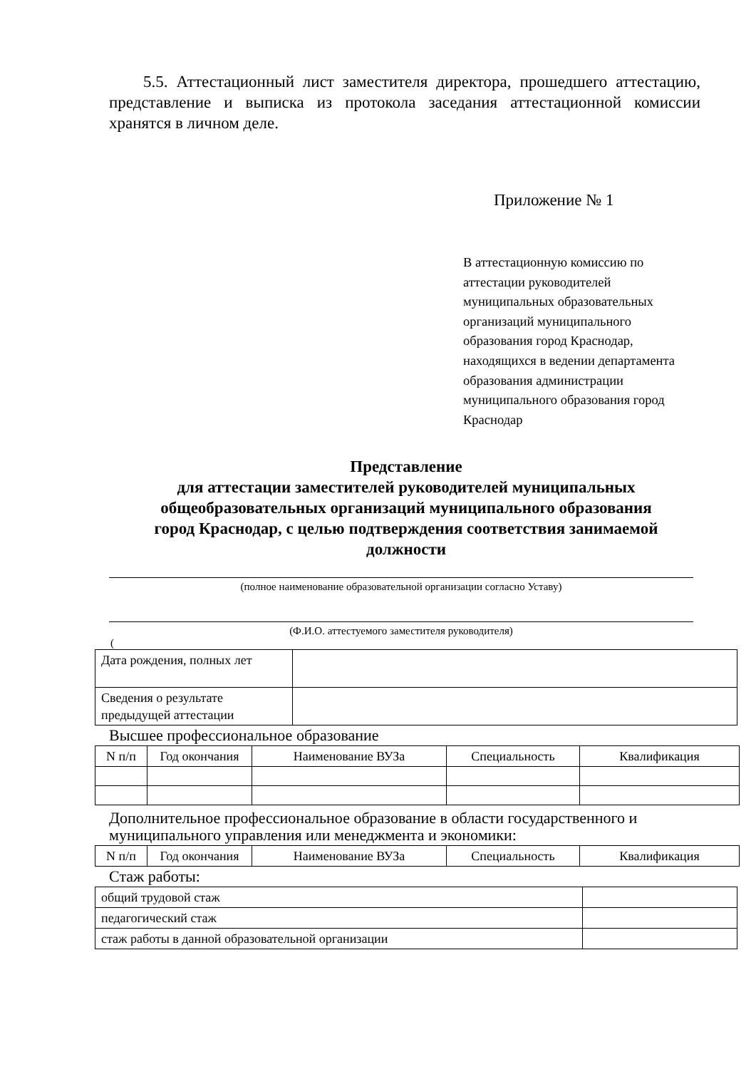5.5. Аттестационный лист заместителя директора, прошедшего аттестацию, представление и выписка из протокола заседания аттестационной комиссии хранятся в личном деле.
Приложение № 1
В аттестационную комиссию по аттестации руководителей муниципальных образовательных организаций муниципального образования город Краснодар, находящихся в ведении департамента образования администрации муниципального образования город Краснодар
Представление
для аттестации заместителей руководителей муниципальных общеобразовательных организаций муниципального образования город Краснодар, с целью подтверждения соответствия занимаемой должности
(полное наименование образовательной организации согласно Уставу)
(Ф.И.О. аттестуемого заместителя руководителя)
(
| Дата рождения, полных лет | |
| Сведения о результате предыдущей аттестации | |
Высшее профессиональное образование
| N п/п | Год окончания | Наименование ВУЗа | Специальность | Квалификация |
Дополнительное профессиональное образование в области государственного и муниципального управления или менеджмента и экономики:
| N п/п | Год окончания | Наименование ВУЗа | Специальность | Квалификация |
Стаж работы:
| общий трудовой стаж | |
| педагогический стаж | |
| стаж работы в данной образовательной организации | |